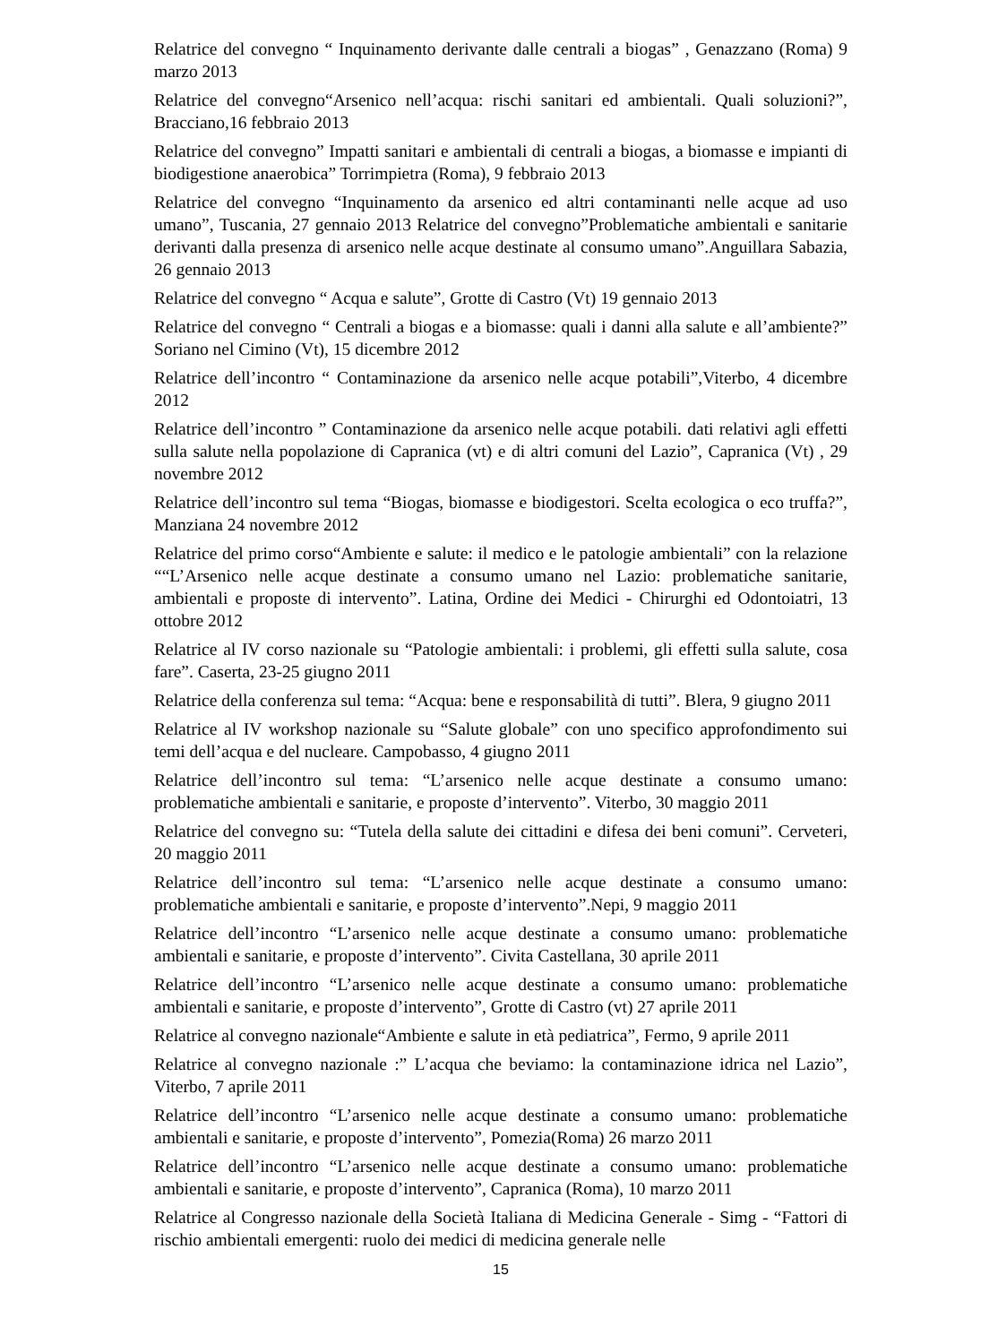Relatrice del convegno “ Inquinamento derivante dalle centrali a biogas” , Genazzano (Roma) 9 marzo 2013
Relatrice del convegno“Arsenico nell’acqua: rischi sanitari ed ambientali. Quali soluzioni?”, Bracciano,16 febbraio 2013
Relatrice del convegno” Impatti sanitari e ambientali di centrali a biogas, a biomasse e impianti di biodigestione anaerobica” Torrimpietra (Roma), 9 febbraio 2013
Relatrice del convegno “Inquinamento da arsenico ed altri contaminanti nelle acque ad uso umano”, Tuscania, 27 gennaio 2013 Relatrice del convegno”Problematiche ambientali e sanitarie derivanti dalla presenza di arsenico nelle acque destinate al consumo umano”.Anguillara Sabazia, 26 gennaio 2013
Relatrice del convegno “ Acqua e salute”, Grotte di Castro (Vt) 19 gennaio 2013
Relatrice del convegno “ Centrali a biogas e a biomasse: quali i danni alla salute e all’ambiente?” Soriano nel Cimino (Vt), 15 dicembre 2012
Relatrice dell’incontro “ Contaminazione da arsenico nelle acque potabili”,Viterbo, 4 dicembre 2012
Relatrice dell’incontro ” Contaminazione da arsenico nelle acque potabili. dati relativi agli effetti sulla salute nella popolazione di Capranica (vt) e di altri comuni del Lazio”, Capranica (Vt) , 29 novembre 2012
Relatrice dell’incontro sul tema “Biogas, biomasse e biodigestori. Scelta ecologica o eco truffa?”, Manziana 24 novembre 2012
Relatrice del primo corso“Ambiente e salute: il medico e le patologie ambientali” con la relazione ““L’Arsenico nelle acque destinate a consumo umano nel Lazio: problematiche sanitarie, ambientali e proposte di intervento”. Latina, Ordine dei Medici - Chirurghi ed Odontoiatri, 13 ottobre 2012
Relatrice al IV corso nazionale su “Patologie ambientali: i problemi, gli effetti sulla salute, cosa fare”. Caserta, 23-25 giugno 2011
Relatrice della conferenza sul tema: “Acqua: bene e responsabilità di tutti”. Blera, 9 giugno 2011
Relatrice al IV workshop nazionale su “Salute globale” con uno specifico approfondimento sui temi dell’acqua e del nucleare. Campobasso, 4 giugno 2011
Relatrice dell’incontro sul tema: “L’arsenico nelle acque destinate a consumo umano: problematiche ambientali e sanitarie, e proposte d’intervento”. Viterbo, 30 maggio 2011
Relatrice del convegno su: “Tutela della salute dei cittadini e difesa dei beni comuni”. Cerveteri, 20 maggio 2011
Relatrice dell’incontro sul tema: “L’arsenico nelle acque destinate a consumo umano: problematiche ambientali e sanitarie, e proposte d’intervento”.Nepi, 9 maggio 2011
Relatrice dell’incontro “L’arsenico nelle acque destinate a consumo umano: problematiche ambientali e sanitarie, e proposte d’intervento”. Civita Castellana, 30 aprile 2011
Relatrice dell’incontro “L’arsenico nelle acque destinate a consumo umano: problematiche ambientali e sanitarie, e proposte d’intervento”, Grotte di Castro (vt) 27 aprile 2011
Relatrice al convegno nazionale“Ambiente e salute in età pediatrica”, Fermo, 9 aprile 2011
Relatrice al convegno nazionale :” L’acqua che beviamo: la contaminazione idrica nel Lazio”, Viterbo, 7 aprile 2011
Relatrice dell’incontro “L’arsenico nelle acque destinate a consumo umano: problematiche ambientali e sanitarie, e proposte d’intervento”, Pomezia(Roma) 26 marzo 2011
Relatrice dell’incontro “L’arsenico nelle acque destinate a consumo umano: problematiche ambientali e sanitarie, e proposte d’intervento”, Capranica (Roma), 10 marzo 2011
Relatrice al Congresso nazionale della Società Italiana di Medicina Generale - Simg - “Fattori di rischio ambientali emergenti: ruolo dei medici di medicina generale nelle
15